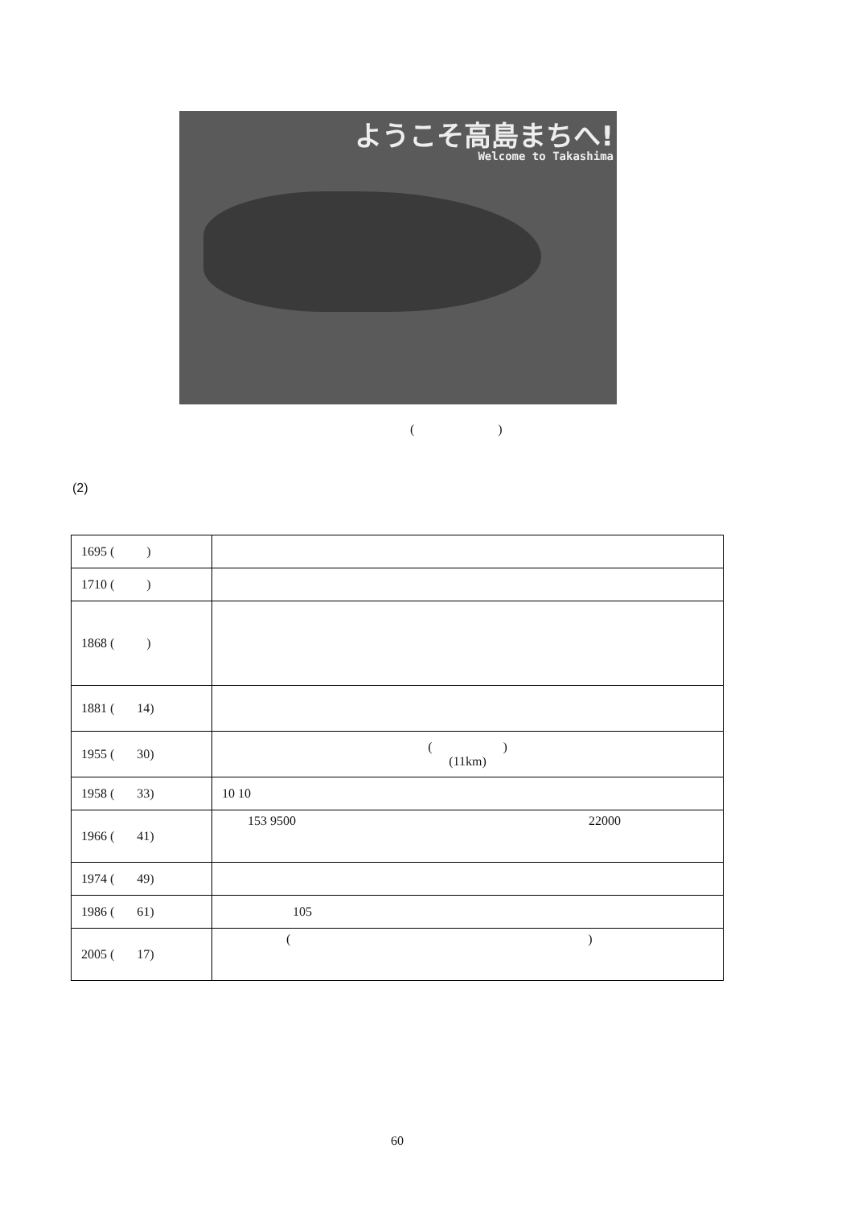ようこそ高島まちへ!
Welcome to Takashima
( )
(2)
| 1695 ( ) | |
| 1710 ( ) | |
| 1868 ( ) | |
| 1881 ( 14) | |
| 1955 ( 30) | ( ) (11km) |
| 1958 ( 33) | 10 10 |
| 1966 ( 41) | 153 9500 22000 |
| 1974 ( 49) | |
| 1986 ( 61) | 105 |
| 2005 ( 17) | ( ) |
60